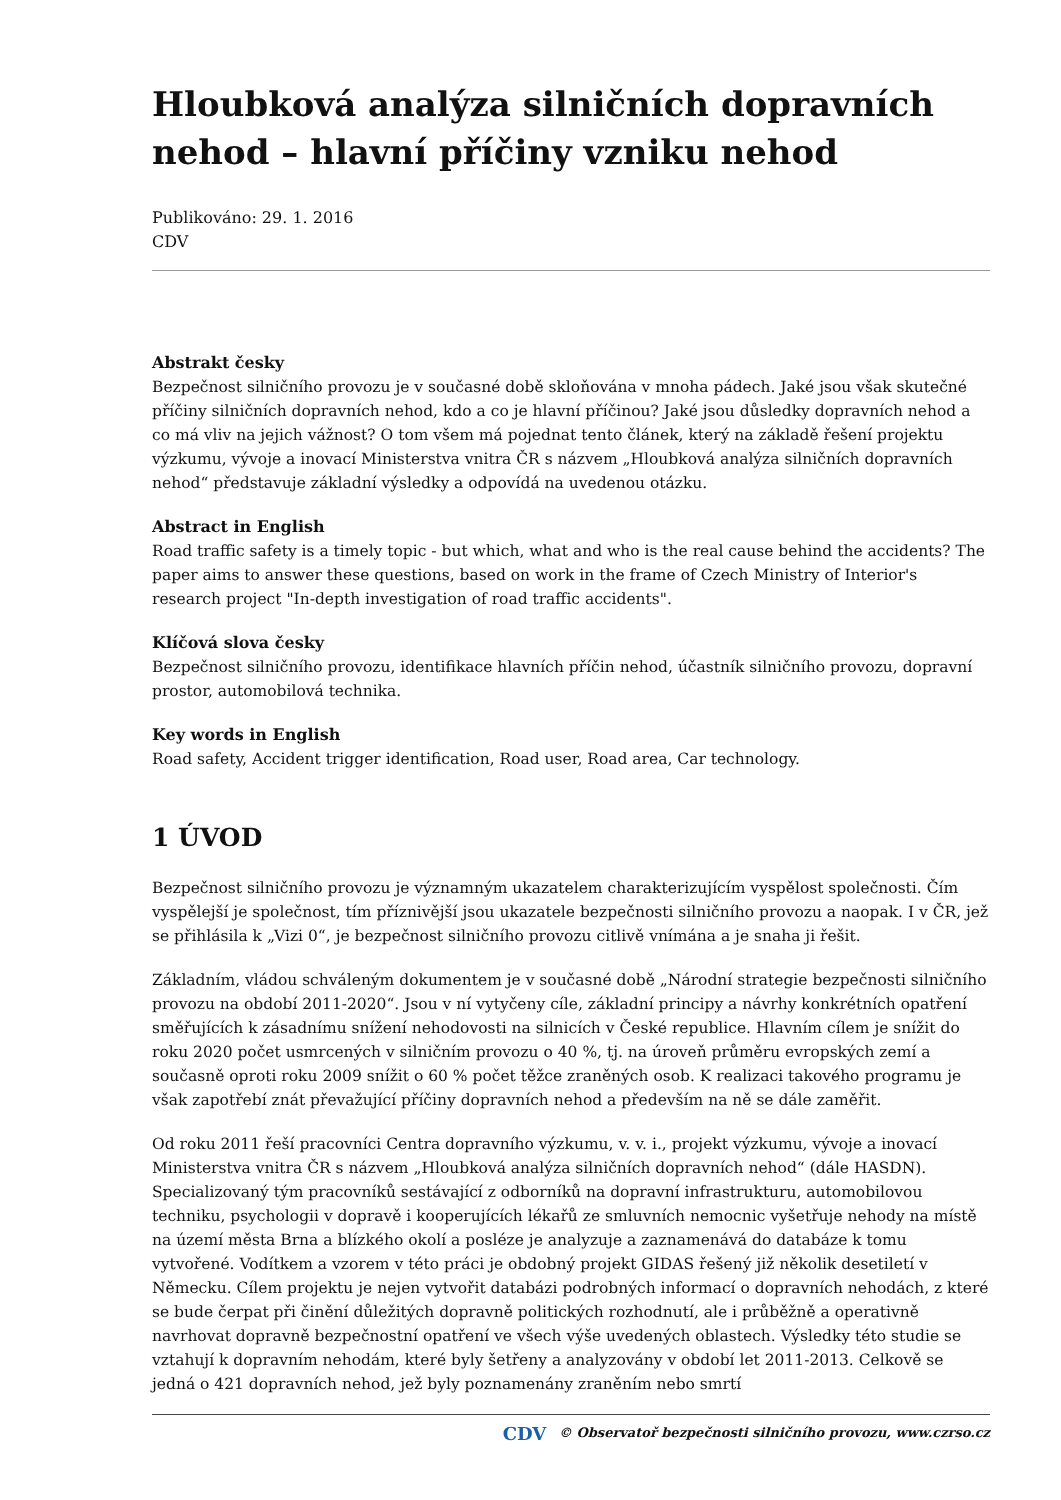Hloubková analýza silničních dopravních nehod – hlavní příčiny vzniku nehod
Publikováno: 29. 1. 2016
CDV
Abstrakt česky
Bezpečnost silničního provozu je v současné době skloňována v mnoha pádech. Jaké jsou však skutečné příčiny silničních dopravních nehod, kdo a co je hlavní příčinou? Jaké jsou důsledky dopravních nehod a co má vliv na jejich vážnost? O tom všem má pojednat tento článek, který na základě řešení projektu výzkumu, vývoje a inovací Ministerstva vnitra ČR s názvem „Hloubková analýza silničních dopravních nehod“ představuje základní výsledky a odpovídá na uvedenou otázku.
Abstract in English
Road traffic safety is a timely topic - but which, what and who is the real cause behind the accidents? The paper aims to answer these questions, based on work in the frame of Czech Ministry of Interior's research project "In-depth investigation of road traffic accidents".
Klíčová slova česky
Bezpečnost silničního provozu, identifikace hlavních příčin nehod, účastník silničního provozu, dopravní prostor, automobilová technika.
Key words in English
Road safety, Accident trigger identification, Road user, Road area, Car technology.
1 ÚVOD
Bezpečnost silničního provozu je významným ukazatelem charakterizujícím vyspělost společnosti. Čím vyspělejší je společnost, tím příznivější jsou ukazatele bezpečnosti silničního provozu a naopak. I v ČR, jež se přihlásila k „Vizi 0“, je bezpečnost silničního provozu citlivě vnímána a je snaha ji řešit.
Základním, vládou schváleným dokumentem je v současné době „Národní strategie bezpečnosti silničního provozu na období 2011-2020“. Jsou v ní vytyčeny cíle, základní principy a návrhy konkrétních opatření směřujících k zásadnímu snížení nehodovosti na silnicích v České republice. Hlavním cílem je snížit do roku 2020 počet usmrcených v silničním provozu o 40 %, tj. na úroveň průměru evropských zemí a současně oproti roku 2009 snížit o 60 % počet těžce zraněných osob. K realizaci takového programu je však zapotřebí znát převažující příčiny dopravních nehod a především na ně se dále zaměřit.
Od roku 2011 řeší pracovníci Centra dopravního výzkumu, v. v. i., projekt výzkumu, vývoje a inovací Ministerstva vnitra ČR s názvem „Hloubková analýza silničních dopravních nehod“ (dále HASDN). Specializovaný tým pracovníků sestávající z odborníků na dopravní infrastrukturu, automobilovou techniku, psychologii v dopravě i kooperujících lékařů ze smluvních nemocnic vyšetřuje nehody na místě na území města Brna a blízkého okolí a posléze je analyzuje a zaznamenává do databáze k tomu vytvořené. Vodítkem a vzorem v této práci je obdobný projekt GIDAS řešený již několik desetiletí v Německu. Cílem projektu je nejen vytvořit databázi podrobných informací o dopravních nehodách, z které se bude čerpat při činění důležitých dopravně politických rozhodnutí, ale i průběžně a operativně navrhovat dopravně bezpečnostní opatření ve všech výše uvedených oblastech. Výsledky této studie se vztahují k dopravním nehodám, které byly šetřeny a analyzovány v období let 2011-2013. Celkově se jedná o 421 dopravních nehod, jež byly poznamenány zraněním nebo smrtí
CDV © Observatoř bezpečnosti silničního provozu, www.czrso.cz